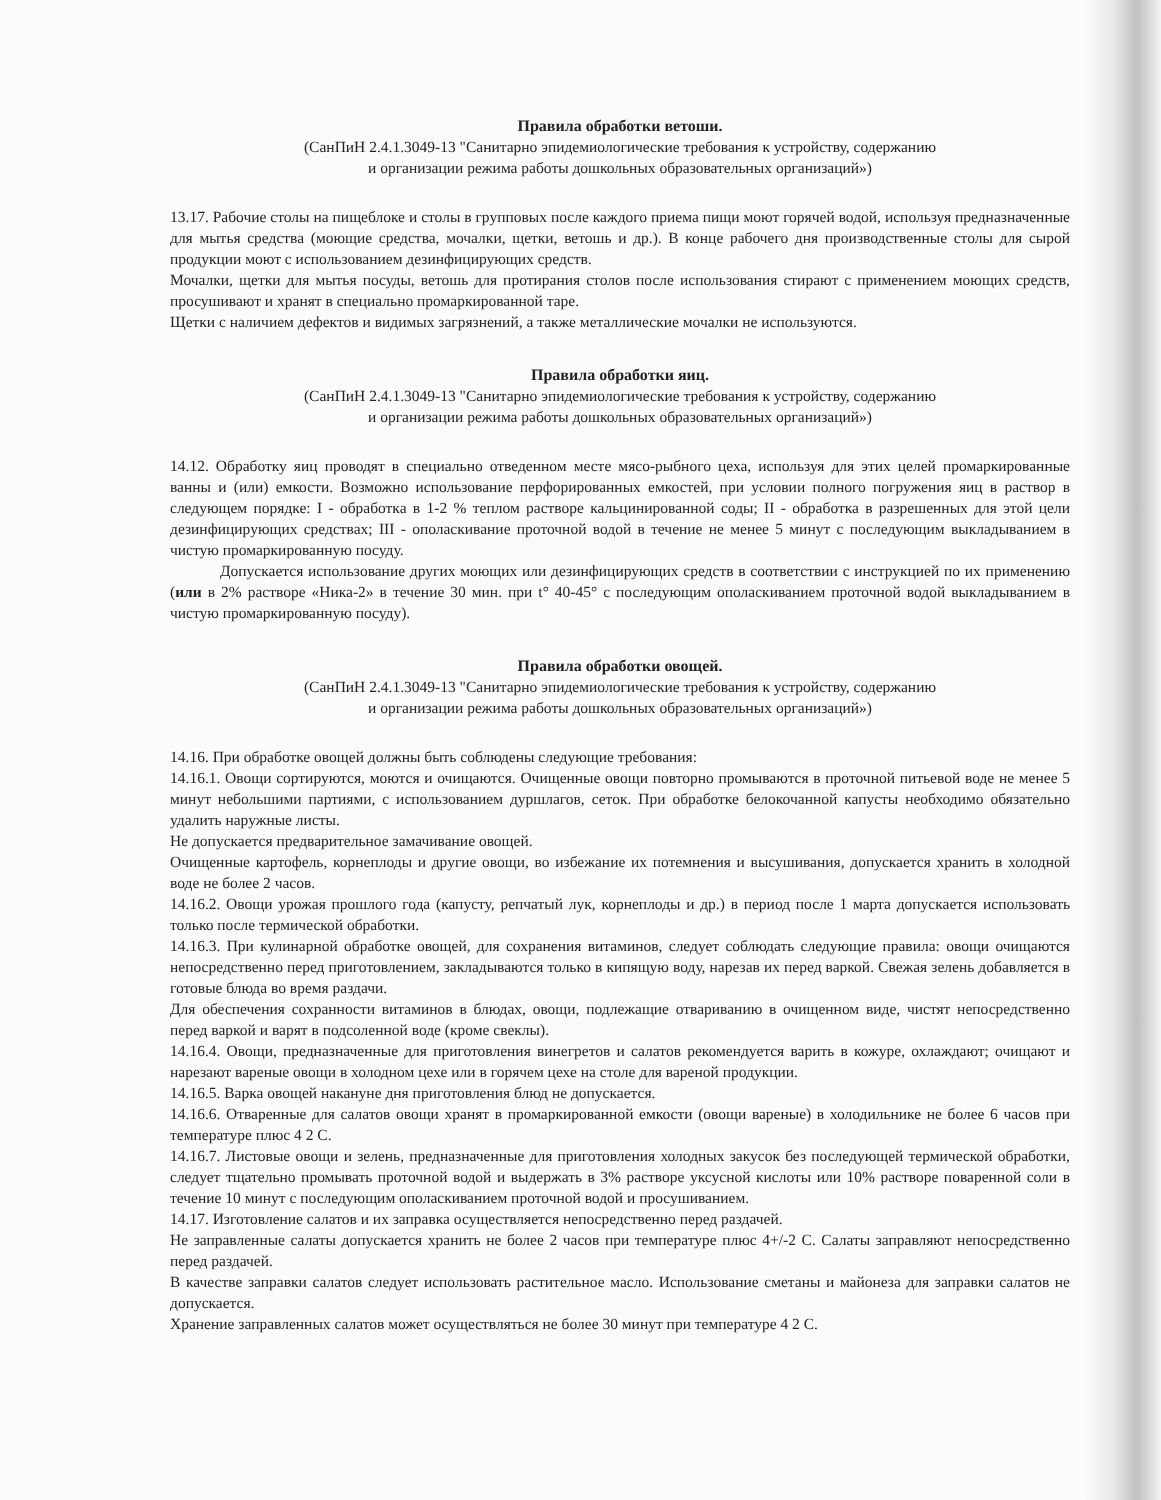Правила обработки ветоши.
(СанПиН 2.4.1.3049-13 "Санитарно эпидемиологические требования к устройству, содержанию
и организации режима работы дошкольных образовательных организаций»)
13.17. Рабочие столы на пищеблоке и столы в групповых после каждого приема пищи моют горячей водой, используя предназначенные для мытья средства (моющие средства, мочалки, щетки, ветошь и др.). В конце рабочего дня производственные столы для сырой продукции моют с использованием дезинфицирующих средств.
Мочалки, щетки для мытья посуды, ветошь для протирания столов после использования стирают с применением моющих средств, просушивают и хранят в специально промаркированной таре.
Щетки с наличием дефектов и видимых загрязнений, а также металлические мочалки не используются.
Правила обработки яиц.
(СанПиН 2.4.1.3049-13 "Санитарно эпидемиологические требования к устройству, содержанию
и организации режима работы дошкольных образовательных организаций»)
14.12. Обработку яиц проводят в специально отведенном месте мясо-рыбного цеха, используя для этих целей промаркированные ванны и (или) емкости. Возможно использование перфорированных емкостей, при условии полного погружения яиц в раствор в следующем порядке: I - обработка в 1-2 % теплом растворе кальцинированной соды; II - обработка в разрешенных для этой цели дезинфицирующих средствах; III - ополаскивание проточной водой в течение не менее 5 минут с последующим выкладыванием в чистую промаркированную посуду.
Допускается использование других моющих или дезинфицирующих средств в соответствии с инструкцией по их применению (или в 2% растворе «Ника-2» в течение 30 мин. при t° 40-45° с последующим ополаскиванием проточной водой выкладыванием в чистую промаркированную посуду).
Правила обработки овощей.
(СанПиН 2.4.1.3049-13 "Санитарно эпидемиологические требования к устройству, содержанию
и организации режима работы дошкольных образовательных организаций»)
14.16. При обработке овощей должны быть соблюдены следующие требования:
14.16.1. Овощи сортируются, моются и очищаются. Очищенные овощи повторно промываются в проточной питьевой воде не менее 5 минут небольшими партиями, с использованием дуршлагов, сеток. При обработке белокочанной капусты необходимо обязательно удалить наружные листы.
Не допускается предварительное замачивание овощей.
Очищенные картофель, корнеплоды и другие овощи, во избежание их потемнения и высушивания, допускается хранить в холодной воде не более 2 часов.
14.16.2. Овощи урожая прошлого года (капусту, репчатый лук, корнеплоды и др.) в период после 1 марта допускается использовать только после термической обработки.
14.16.3. При кулинарной обработке овощей, для сохранения витаминов, следует соблюдать следующие правила: овощи очищаются непосредственно перед приготовлением, закладываются только в кипящую воду, нарезав их перед варкой. Свежая зелень добавляется в готовые блюда во время раздачи.
Для обеспечения сохранности витаминов в блюдах, овощи, подлежащие отвариванию в очищенном виде, чистят непосредственно перед варкой и варят в подсоленной воде (кроме свеклы).
14.16.4. Овощи, предназначенные для приготовления винегретов и салатов рекомендуется варить в кожуре, охлаждают; очищают и нарезают вареные овощи в холодном цехе или в горячем цехе на столе для вареной продукции.
14.16.5. Варка овощей накануне дня приготовления блюд не допускается.
14.16.6. Отваренные для салатов овощи хранят в промаркированной емкости (овощи вареные) в холодильнике не более 6 часов при температуре плюс 4 2 С.
14.16.7. Листовые овощи и зелень, предназначенные для приготовления холодных закусок без последующей термической обработки, следует тщательно промывать проточной водой и выдержать в 3% растворе уксусной кислоты или 10% растворе поваренной соли в течение 10 минут с последующим ополаскиванием проточной водой и просушиванием.
14.17. Изготовление салатов и их заправка осуществляется непосредственно перед раздачей.
Не заправленные салаты допускается хранить не более 2 часов при температуре плюс 4+/-2 С. Салаты заправляют непосредственно перед раздачей.
В качестве заправки салатов следует использовать растительное масло. Использование сметаны и майонеза для заправки салатов не допускается.
Хранение заправленных салатов может осуществляться не более 30 минут при температуре 4 2 С.